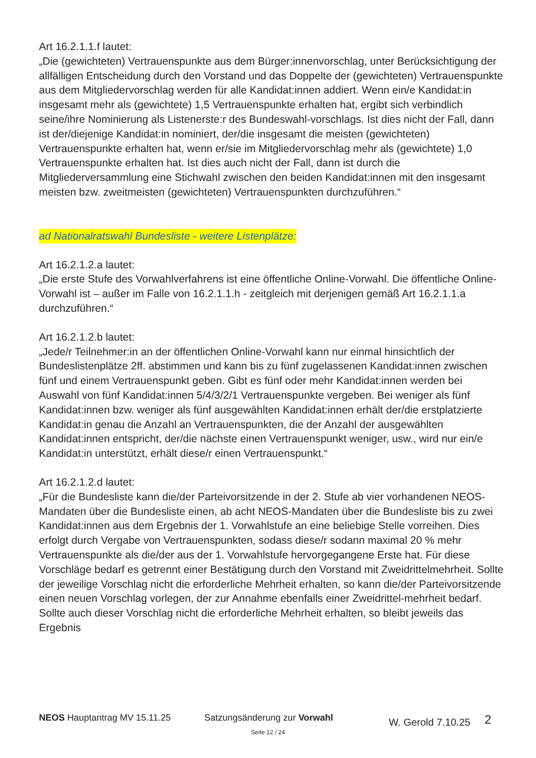Art 16.2.1.1.f lautet:
„Die (gewichteten) Vertrauenspunkte aus dem Bürger:innenvorschlag, unter Berücksichtigung der allfälligen Entscheidung durch den Vorstand und das Doppelte der (gewichteten) Vertrauenspunkte aus dem Mitgliedervorschlag werden für alle Kandidat:innen addiert. Wenn ein/e Kandidat:in insgesamt mehr als (gewichtete) 1,5 Vertrauenspunkte erhalten hat, ergibt sich verbindlich seine/ihre Nominierung als Listenerste:r des Bundeswahl-vorschlags. Ist dies nicht der Fall, dann ist der/diejenige Kandidat:in nominiert, der/die insgesamt die meisten (gewichteten) Vertrauenspunkte erhalten hat, wenn er/sie im Mitgliedervorschlag mehr als (gewichtete) 1,0 Vertrauenspunkte erhalten hat. Ist dies auch nicht der Fall, dann ist durch die Mitgliederversammlung eine Stichwahl zwischen den beiden Kandidat:innen mit den insgesamt meisten bzw. zweitmeisten (gewichteten) Vertrauenspunkten durchzuführen.“
ad Nationalratswahl Bundesliste - weitere Listenplätze:
Art 16.2.1.2.a lautet:
„Die erste Stufe des Vorwahlverfahrens ist eine öffentliche Online-Vorwahl. Die öffentliche Online-Vorwahl ist – außer im Falle von 16.2.1.1.h - zeitgleich mit derjenigen gemäß Art 16.2.1.1.a durchzuführen.“
Art 16.2.1.2.b lautet:
„Jede/r Teilnehmer:in an der öffentlichen Online-Vorwahl kann nur einmal hinsichtlich der Bundeslistenplätze 2ff. abstimmen und kann bis zu fünf zugelassenen Kandidat:innen zwischen fünf und einem Vertrauenspunkt geben. Gibt es fünf oder mehr Kandidat:innen werden bei Auswahl von fünf Kandidat:innen 5/4/3/2/1 Vertrauenspunkte vergeben. Bei weniger als fünf Kandidat:innen bzw. weniger als fünf ausgewählten Kandidat:innen erhält der/die erstplatzierte Kandidat:in genau die Anzahl an Vertrauenspunkten, die der Anzahl der ausgewählten Kandidat:innen entspricht, der/die nächste einen Vertrauenspunkt weniger, usw., wird nur ein/e Kandidat:in unterstützt, erhält diese/r einen Vertrauenspunkt.“
Art 16.2.1.2.d lautet:
„Für die Bundesliste kann die/der Parteivorsitzende in der 2. Stufe ab vier vorhandenen NEOS-Mandaten über die Bundesliste einen, ab acht NEOS-Mandaten über die Bundesliste bis zu zwei Kandidat:innen aus dem Ergebnis der 1. Vorwahlstufe an eine beliebige Stelle vorreihen. Dies erfolgt durch Vergabe von Vertrauenspunkten, sodass diese/r sodann maximal 20 % mehr Vertrauenspunkte als die/der aus der 1. Vorwahlstufe hervorgegangene Erste hat. Für diese Vorschläge bedarf es getrennt einer Bestätigung durch den Vorstand mit Zweidrittelmehrheit. Sollte der jeweilige Vorschlag nicht die erforderliche Mehrheit erhalten, so kann die/der Parteivorsitzende einen neuen Vorschlag vorlegen, der zur Annahme ebenfalls einer Zweidrittel-mehrheit bedarf. Sollte auch dieser Vorschlag nicht die erforderliche Mehrheit erhalten, so bleibt jeweils das Ergebnis
NEOS Hauptantrag MV 15.11.25 Satzungsänderung zur Vorwahl
W. Gerold 7.10.25
2
Seite 12 / 24